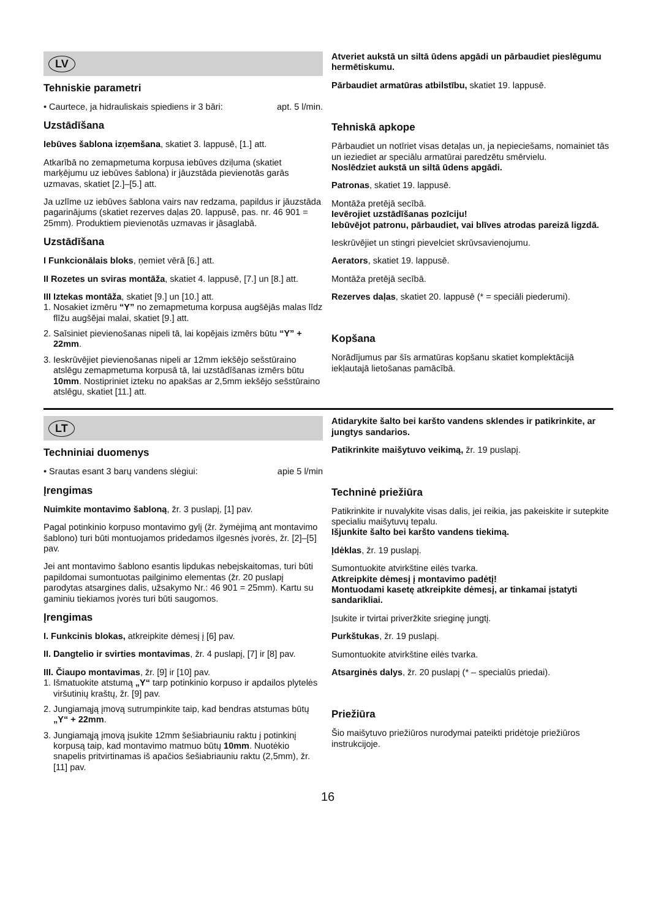LV
Tehniskie parametri
• Caurtece, ja hidrauliskais spiediens ir 3 bāri: apt. 5 l/min.
Uzstādīšana
Iebūves šablona izņemšana, skatiet 3. lappusē, [1.] att.
Atkarībā no zemapmetuma korpusa iebūves dziļuma (skatiet marķējumu uz iebūves šablona) ir jāuzstāda pievienotās garās uzmavas, skatiet [2.]–[5.] att.
Ja uzlīme uz iebūves šablona vairs nav redzama, papildus ir jāuzstāda pagarinājums (skatiet rezerves daļas 20. lappusē, pas. nr. 46 901 = 25mm). Produktiem pievienotās uzmavas ir jāsaglabā.
Uzstādīšana
I Funkcionālais bloks, ņemiet vērā [6.] att.
II Rozetes un sviras montāža, skatiet 4. lappusē, [7.] un [8.] att.
III Iztekas montāža, skatiet [9.] un [10.] att.
1. Nosakiet izmēru “Y” no zemapmetuma korpusa augšējās malas līdz flīžu augšējai malai, skatiet [9.] att.
2. Saīsiniet pievienošanas nipeli tā, lai kopējais izmērs būtu “Y” + 22mm.
3. Ieskrūvējiet pievienošanas nipeli ar 12mm iekšējo sešstūraino atslēgu zemapmetuma korpusā tā, lai uzstādīšanas izmērs būtu 10mm. Nostipriniet izteku no apakšas ar 2,5mm iekšējo sešstūraino atslēgu, skatiet [11.] att.
Atveriet aukstā un siltā ūdens apgādi un pārbaudiet pieslēgumu hermētiskumu.
Pārbaudiet armatūras atbilstību, skatiet 19. lappusē.
Tehniskā apkope
Pārbaudiet un notīriet visas detaļas un, ja nepieciešams, nomainiet tās un ieziediet ar speciālu armatūrai paredzētu smērvielu.
Noslēdziet aukstā un siltā ūdens apgādi.
Patronas, skatiet 19. lappusē.
Montāža pretējā secībā.
Ievērojiet uzstādīšanas pozīciju!
Iebūvējot patronu, pārbaudiet, vai blīves atrodas pareizā ligzdā.
Ieskrūvējiet un stingri pievelciet skrūvsavienojumu.
Aerators, skatiet 19. lappusē.
Montāža pretējā secībā.
Rezerves daļas, skatiet 20. lappusē (* = speciāli piederumi).
Kopšana
Norādījumus par šīs armatūras kopšanu skatiet komplektācijā iekļautajā lietošanas pamācībā.
LT
Techniniai duomenys
• Srautas esant 3 barų vandens slėgiui: apie 5 l/min
Įrengimas
Nuimkite montavimo šabloną, žr. 3 puslapį, [1] pav.
Pagal potinkinio korpuso montavimo gylį (žr. žymėjimą ant montavimo šablono) turi būti montuojamos pridedamos ilgesnės įvorės, žr. [2]–[5] pav.
Jei ant montavimo šablono esantis lipdukas nebeįskaitomas, turi būti papildomai sumontuotas pailginimo elementas (žr. 20 puslapį parodytas atsargines dalis, užsakymo Nr.: 46 901 = 25mm). Kartu su gaminiu tiekiamos įvorės turi būti saugomos.
Įrengimas
I. Funkcinis blokas, atkreipkite dėmesį į [6] pav.
II. Dangtelio ir svirties montavimas, žr. 4 puslapį, [7] ir [8] pav.
III. Čiaupo montavimas, žr. [9] ir [10] pav.
1. Išmatuokite atstumą „Y“ tarp potinkinio korpuso ir apdailos plytelės viršutinių kraštų, žr. [9] pav.
2. Jungiamąją įmovą sutrumpinkite taip, kad bendras atstumas būtų „Y“ + 22mm.
3. Jungiamąją įmovą įsukite 12mm šešiabriauniu raktu į potinkinį korpusą taip, kad montavimo matmuo būtų 10mm. Nuotėkio snapelis pritvirtinamas iš apačios šešiabriauniu raktu (2,5mm), žr. [11] pav.
Atidarykite šalto bei karšto vandens sklendes ir patikrinkite, ar jungtys sandarios.
Patikrinkite maišytuvo veikimą, žr. 19 puslapį.
Techninė priežiūra
Patikrinkite ir nuvalykite visas dalis, jei reikia, jas pakeiskite ir sutepkite specialiu maišytuvų tepalu.
Išjunkite šalto bei karšto vandens tiekimą.
Įdėklas, žr. 19 puslapį.
Sumontuokite atvirkštine eilės tvarka.
Atkreipkite dėmesį į montavimo padėtį!
Montuodami kasetę atkreipkite dėmesį, ar tinkamai įstatyti sandarikliai.
Įsukite ir tvirtai priveržkite srieginę jungtį.
Purkštukas, žr. 19 puslapį.
Sumontuokite atvirkštine eilės tvarka.
Atsarginės dalys, žr. 20 puslapį (* – specialūs priedai).
Priežiūra
Šio maišytuvo priežiūros nurodymai pateikti pridėtoje priežiūros instrukcijoje.
16